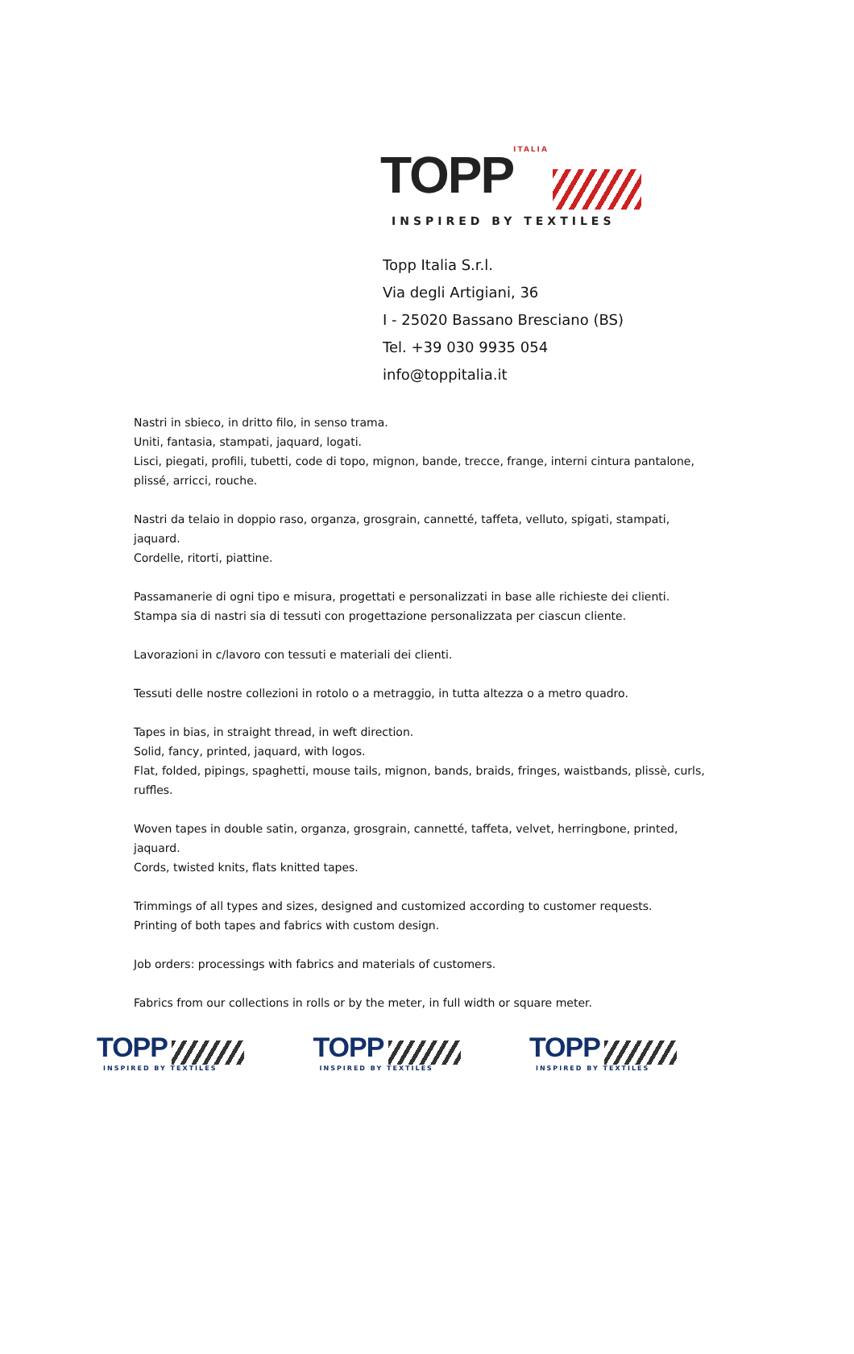TOPP ITALIA
INSPIRED BY TEXTILES
Topp Italia S.r.l.
Via degli Artigiani, 36
I - 25020 Bassano Bresciano (BS)
Tel. +39 030 9935 054
info@toppitalia.it
Nastri in sbieco, in dritto filo, in senso trama.
Uniti, fantasia, stampati, jaquard, logati.
Lisci, piegati, profili, tubetti, code di topo, mignon, bande, trecce, frange, interni cintura pantalone, plissé, arricci, rouche.
Nastri da telaio in doppio raso, organza, grosgrain, cannetté, taffeta, velluto, spigati, stampati, jaquard.
Cordelle, ritorti, piattine.
Passamanerie di ogni tipo e misura, progettati e personalizzati in base alle richieste dei clienti.
Stampa sia di nastri sia di tessuti con progettazione personalizzata per ciascun cliente.
Lavorazioni in c/lavoro con tessuti e materiali dei clienti.
Tessuti delle nostre collezioni in rotolo o a metraggio, in tutta altezza o a metro quadro.
Tapes in bias, in straight thread, in weft direction.
Solid, fancy, printed, jaquard, with logos.
Flat, folded, pipings, spaghetti, mouse tails, mignon, bands, braids, fringes, waistbands, plissè, curls, ruffles.
Woven tapes in double satin, organza, grosgrain, cannetté, taffeta, velvet, herringbone, printed, jaquard.
Cords, twisted knits, flats knitted tapes.
Trimmings of all types and sizes, designed and customized according to customer requests.
Printing of both tapes and fabrics with custom design.
Job orders: processings with fabrics and materials of customers.
Fabrics from our collections in rolls or by the meter, in full width or square meter.
TOPP
INSPIRED BY TEXTILES
TOPP
INSPIRED BY TEXTILES
TOPP
INSPIRED BY TEXTILES